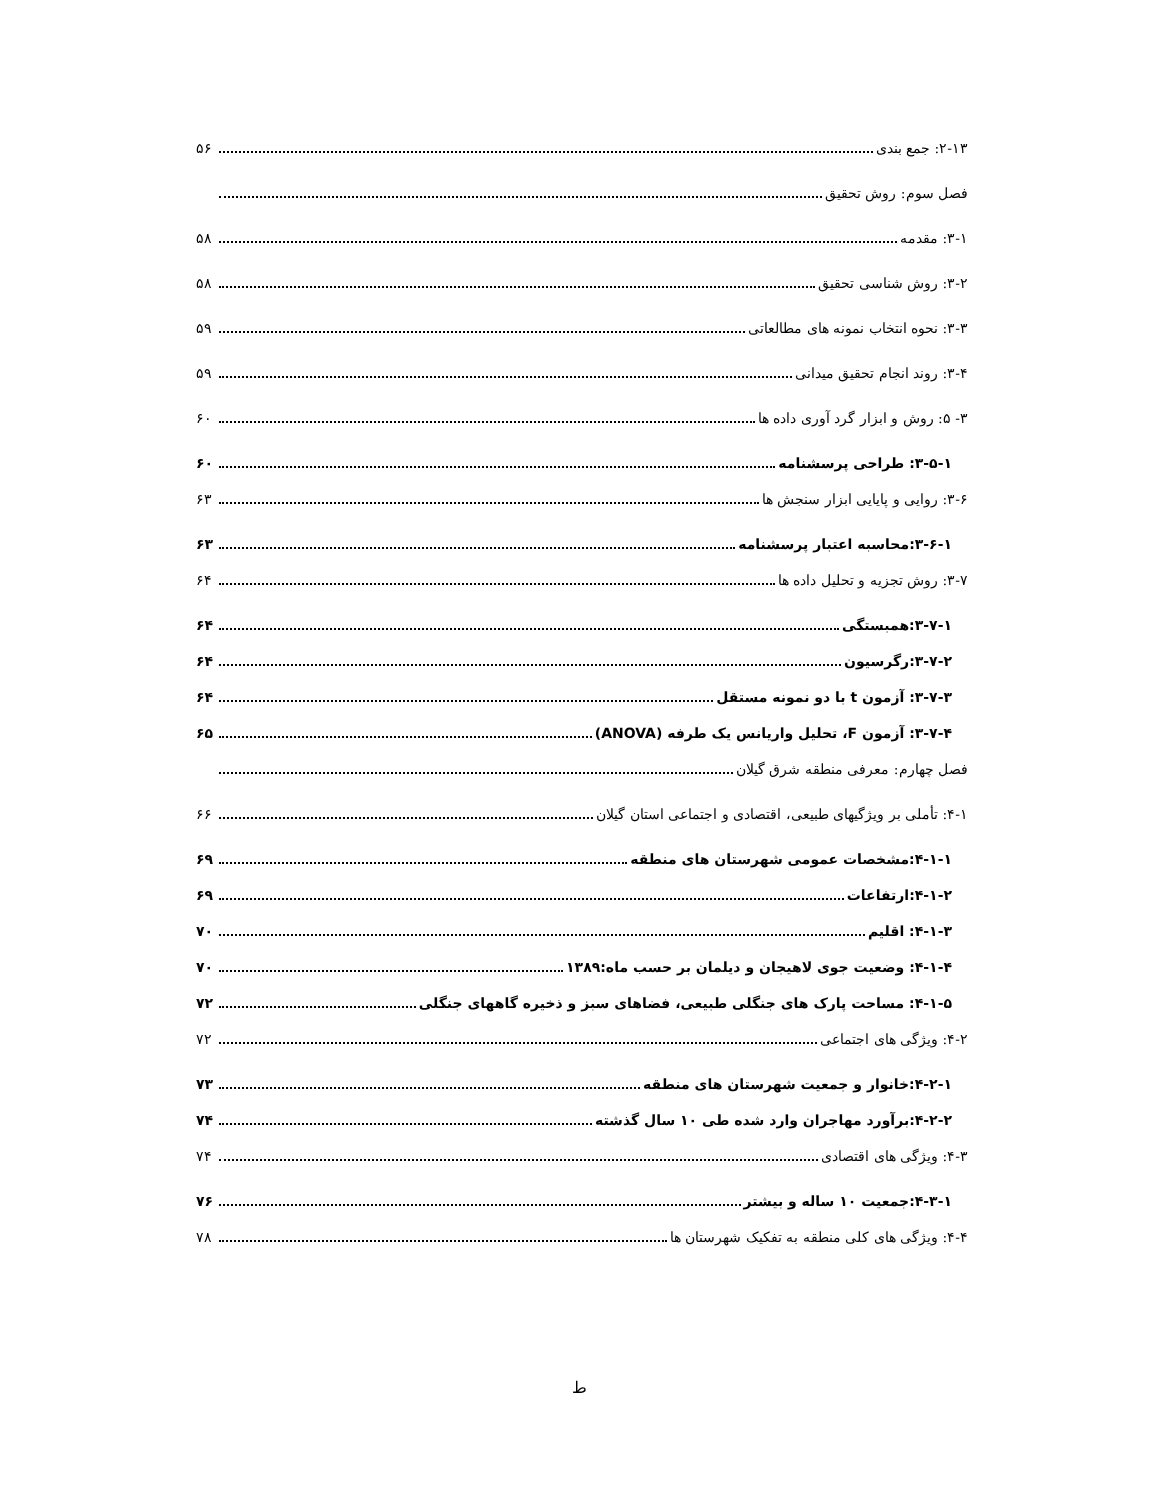۲-۱۳: جمع بندی ۵۶
فصل سوم: روش تحقیق
۳-۱: مقدمه ۵۸
۳-۲: روش شناسی تحقیق ۵۸
۳-۳: نحوه انتخاب نمونه های مطالعاتی ۵۹
۳-۴: روند انجام تحقیق میدانی ۵۹
۳- ۵: روش و ابزار گرد آوری داده ها ۶۰
۳-۵-۱: طراحی پرسشنامه ۶۰
۳-۶: روایی و پایایی ابزار سنجش ها ۶۳
۳-۶-۱:محاسبه اعتبار پرسشنامه ۶۳
۳-۷: روش تجزیه و تحلیل داده ها ۶۴
۳-۷-۱:همبستگی ۶۴
۳-۷-۲:رگرسیون ۶۴
۳-۷-۳: آزمون t با دو نمونه مستقل ۶۴
۳-۷-۴: آزمون F، تحلیل واریانس یک طرفه (ANOVA) ۶۵
فصل چهارم: معرفی منطقه شرق گیلان
۴-۱: تأملی بر ویژگیهای طبیعی، اقتصادی و اجتماعی استان گیلان ۶۶
۴-۱-۱:مشخصات عمومی شهرستان های منطقه ۶۹
۴-۱-۲:ارتفاعات ۶۹
۴-۱-۳: اقلیم ۷۰
۴-۱-۴: وضعیت جوی لاهیجان و دیلمان بر حسب ماه:۱۳۸۹ ۷۰
۴-۱-۵: مساحت پارک های جنگلی طبیعی، فضاهای سبز و ذخیره گاههای جنگلی ۷۲
۴-۲: ویژگی های اجتماعی ۷۲
۴-۲-۱:خانوار و جمعیت شهرستان های منطقه ۷۳
۴-۲-۲:برآورد مهاجران وارد شده طی ۱۰ سال گذشته ۷۴
۴-۳: ویژگی های اقتصادی ۷۴
۴-۳-۱:جمعیت ۱۰ ساله و بیشتر ۷۶
۴-۴: ویژگی های کلی منطقه به تفکیک شهرستان ها ۷۸
ط